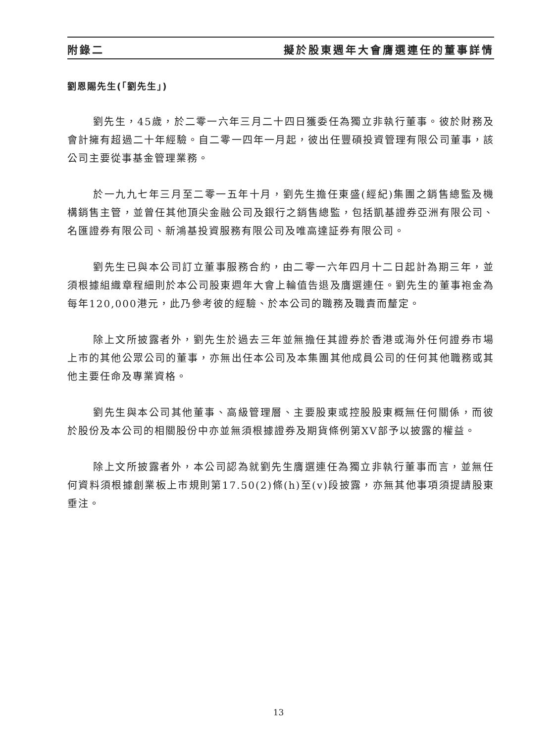附錄二 擬於股東週年大會膺選連任的董事詳情
劉恩賜先生(「劉先生」)
劉先生，45歲，於二零一六年三月二十四日獲委任為獨立非執行董事。彼於財務及會計擁有超過二十年經驗。自二零一四年一月起，彼出任豐碩投資管理有限公司董事，該公司主要從事基金管理業務。
於一九九七年三月至二零一五年十月，劉先生擔任東盛(經紀)集團之銷售總監及機構銷售主管，並曾任其他頂尖金融公司及銀行之銷售總監，包括凱基證券亞洲有限公司、名匯證券有限公司、新鴻基投資服務有限公司及唯高達証券有限公司。
劉先生已與本公司訂立董事服務合約，由二零一六年四月十二日起計為期三年，並須根據組織章程細則於本公司股東週年大會上輪值告退及膺選連任。劉先生的董事袍金為每年120,000港元，此乃參考彼的經驗、於本公司的職務及職責而釐定。
除上文所披露者外，劉先生於過去三年並無擔任其證券於香港或海外任何證券市場上市的其他公眾公司的董事，亦無出任本公司及本集團其他成員公司的任何其他職務或其他主要任命及專業資格。
劉先生與本公司其他董事、高級管理層、主要股東或控股股東概無任何關係，而彼於股份及本公司的相關股份中亦並無須根據證券及期貨條例第XV部予以披露的權益。
除上文所披露者外，本公司認為就劉先生膺選連任為獨立非執行董事而言，並無任何資料須根據創業板上市規則第17.50(2)條(h)至(v)段披露，亦無其他事項須提請股東垂注。
13